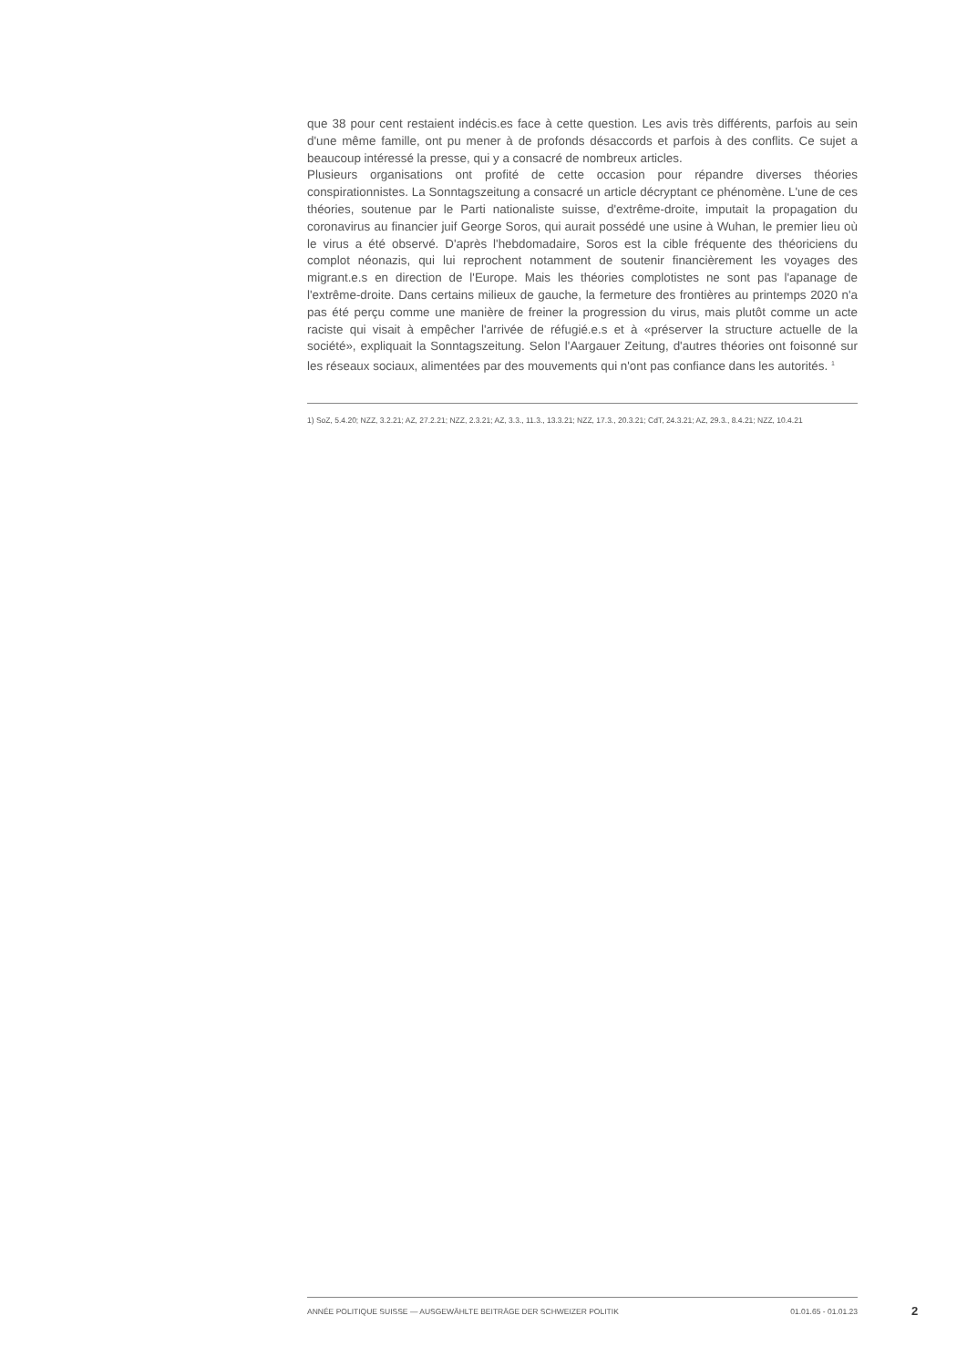que 38 pour cent restaient indécis.es face à cette question. Les avis très différents, parfois au sein d'une même famille, ont pu mener à de profonds désaccords et parfois à des conflits. Ce sujet a beaucoup intéressé la presse, qui y a consacré de nombreux articles.
Plusieurs organisations ont profité de cette occasion pour répandre diverses théories conspirationnistes. La Sonntagszeitung a consacré un article décryptant ce phénomène. L'une de ces théories, soutenue par le Parti nationaliste suisse, d'extrême-droite, imputait la propagation du coronavirus au financier juif George Soros, qui aurait possédé une usine à Wuhan, le premier lieu où le virus a été observé. D'après l'hebdomadaire, Soros est la cible fréquente des théoriciens du complot néonazis, qui lui reprochent notamment de soutenir financièrement les voyages des migrant.e.s en direction de l'Europe. Mais les théories complotistes ne sont pas l'apanage de l'extrême-droite. Dans certains milieux de gauche, la fermeture des frontières au printemps 2020 n'a pas été perçu comme une manière de freiner la progression du virus, mais plutôt comme un acte raciste qui visait à empêcher l'arrivée de réfugié.e.s et à «préserver la structure actuelle de la société», expliquait la Sonntagszeitung. Selon l'Aargauer Zeitung, d'autres théories ont foisonné sur les réseaux sociaux, alimentées par des mouvements qui n'ont pas confiance dans les autorités. <sup>1</sup>
1) SoZ, 5.4.20; NZZ, 3.2.21; AZ, 27.2.21; NZZ, 2.3.21; AZ, 3.3., 11.3., 13.3.21; NZZ, 17.3., 20.3.21; CdT, 24.3.21; AZ, 29.3., 8.4.21; NZZ, 10.4.21
ANNÉE POLITIQUE SUISSE — AUSGEWÄHLTE BEITRÄGE DER SCHWEIZER POLITIK 01.01.65 - 01.01.23
2